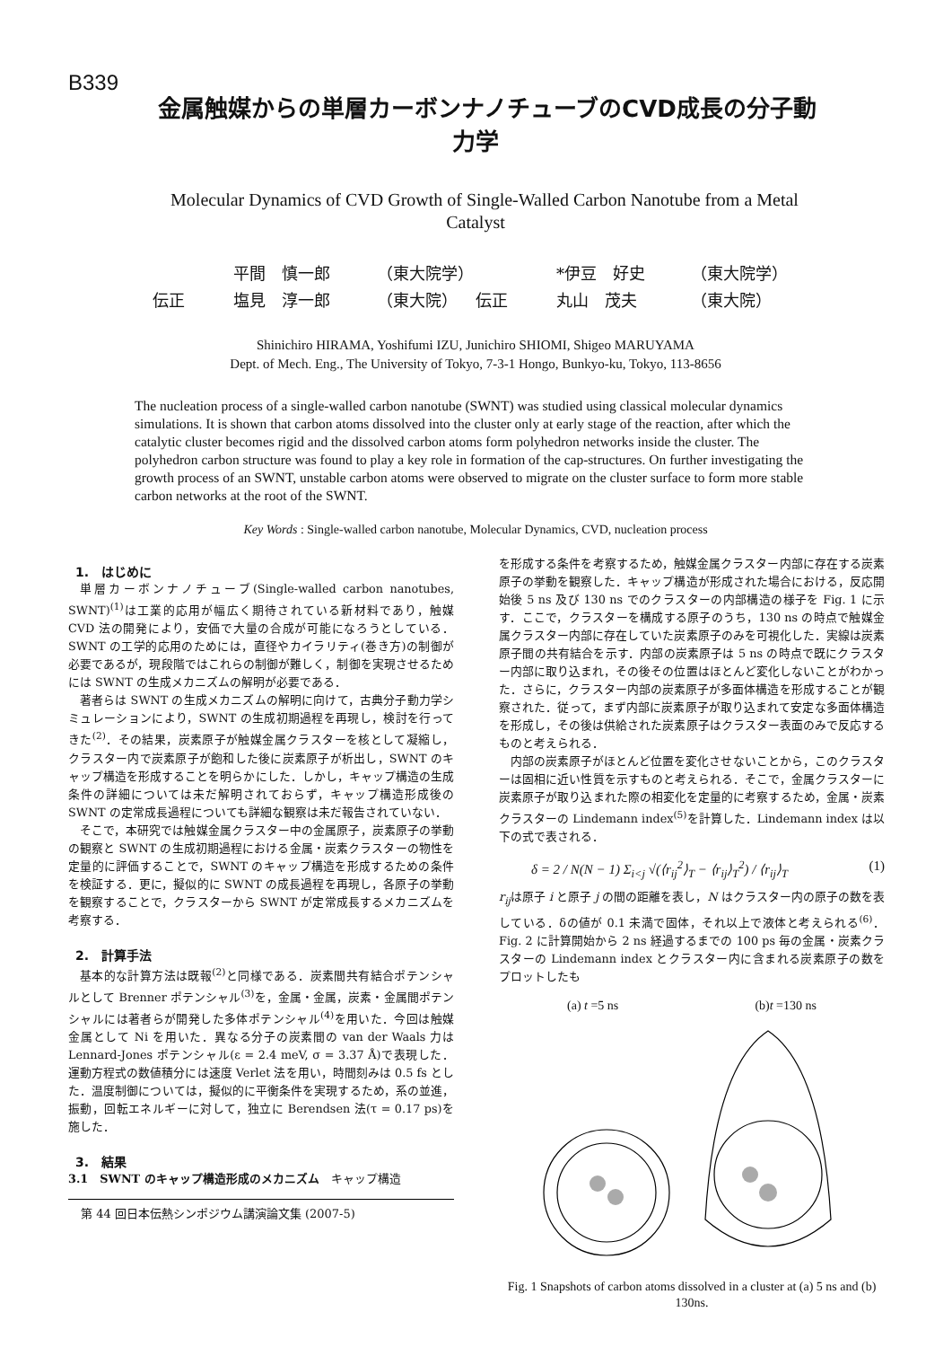B339
金属触媒からの単層カーボンナノチューブのCVD成長の分子動力学
Molecular Dynamics of CVD Growth of Single-Walled Carbon Nanotube from a Metal Catalyst
平間　慎一郎 （東大院学） *伊豆　好史 （東大院学）
伝正 塩見　淳一郎 （東大院） 伝正 丸山　茂夫 （東大院）
Shinichiro HIRAMA, Yoshifumi IZU, Junichiro SHIOMI, Shigeo MARUYAMA
Dept. of Mech. Eng., The University of Tokyo, 7-3-1 Hongo, Bunkyo-ku, Tokyo, 113-8656
The nucleation process of a single-walled carbon nanotube (SWNT) was studied using classical molecular dynamics simulations. It is shown that carbon atoms dissolved into the cluster only at early stage of the reaction, after which the catalytic cluster becomes rigid and the dissolved carbon atoms form polyhedron networks inside the cluster. The polyhedron carbon structure was found to play a key role in formation of the cap-structures. On further investigating the growth process of an SWNT, unstable carbon atoms were observed to migrate on the cluster surface to form more stable carbon networks at the root of the SWNT.
Key Words : Single-walled carbon nanotube, Molecular Dynamics, CVD, nucleation process
1.　はじめに
単層カーボンナノチューブ(Single-walled carbon nanotubes, SWNT)<sup>(1)</sup>は工業的応用が幅広く期待されている新材料であり，触媒 CVD 法の開発により，安価で大量の合成が可能になろうとしている．SWNT の工学的応用のためには，直径やカイラリティ(巻き方)の制御が必要であるが，現段階ではこれらの制御が難しく，制御を実現させるためには SWNT の生成メカニズムの解明が必要である．
著者らは SWNT の生成メカニズムの解明に向けて，古典分子動力学シミュレーションにより，SWNT の生成初期過程を再現し，検討を行ってきた<sup>(2)</sup>．その結果，炭素原子が触媒金属クラスターを核として凝縮し，クラスター内で炭素原子が飽和した後に炭素原子が析出し，SWNT のキャップ構造を形成することを明らかにした．しかし，キャップ構造の生成条件の詳細については未だ解明されておらず，キャップ構造形成後の SWNT の定常成長過程についても詳細な観察は未だ報告されていない．
そこで，本研究では触媒金属クラスター中の金属原子，炭素原子の挙動の観察と SWNT の生成初期過程における金属・炭素クラスターの物性を定量的に評価することで，SWNT のキャップ構造を形成するための条件を検証する．更に，擬似的に SWNT の成長過程を再現し，各原子の挙動を観察することで，クラスターから SWNT が定常成長するメカニズムを考察する．
2.　計算手法
基本的な計算方法は既報<sup>(2)</sup>と同様である．炭素間共有結合ポテンシャルとして Brenner ポテンシャル<sup>(3)</sup>を，金属・金属，炭素・金属間ポテンシャルには著者らが開発した多体ポテンシャル<sup>(4)</sup>を用いた．今回は触媒金属として Ni を用いた．異なる分子の炭素間の van der Waals 力は Lennard-Jones ポテンシャル(ε = 2.4 meV, σ = 3.37 Å)で表現した．運動方程式の数値積分には速度 Verlet 法を用い，時間刻みは 0.5 fs とした．温度制御については，擬似的に平衡条件を実現するため，系の並進，振動，回転エネルギーに対して，独立に Berendsen 法(τ = 0.17 ps)を施した．
3.　結果
3.1　SWNT のキャップ構造形成のメカニズム　キャップ構造
第 44 回日本伝熱シンポジウム講演論文集 (2007-5)
を形成する条件を考察するため，触媒金属クラスター内部に存在する炭素原子の挙動を観察した．キャップ構造が形成された場合における，反応開始後 5 ns 及び 130 ns でのクラスターの内部構造の様子を Fig. 1 に示す．ここで，クラスターを構成する原子のうち，130 ns の時点で触媒金属クラスター内部に存在していた炭素原子のみを可視化した．実線は炭素原子間の共有結合を示す．内部の炭素原子は 5 ns の時点で既にクラスター内部に取り込まれ，その後その位置はほとんど変化しないことがわかった．さらに，クラスター内部の炭素原子が多面体構造を形成することが観察された．従って，まず内部に炭素原子が取り込まれて安定な多面体構造を形成し，その後は供給された炭素原子はクラスター表面のみで反応するものと考えられる．
内部の炭素原子がほとんど位置を変化させないことから，このクラスターは固相に近い性質を示すものと考えられる．そこで，金属クラスターに炭素原子が取り込まれた際の相変化を定量的に考察するため，金属・炭素クラスターの Lindemann index<sup>(5)</sup>を計算した．Lindemann index は以下の式で表される．
δ = 2 / N(N − 1) Σ<sub>i<j</sub> √(⟨r<sub>ij</sub><sup>2</sup>⟩<sub>T</sub> − ⟨r<sub>ij</sub>⟩<sub>T</sub><sup>2</sup>) / ⟨r<sub>ij</sub>⟩<sub>T</sub> (1)
r<sub>ij</sub>は原子 i と原子 j の間の距離を表し，N はクラスター内の原子の数を表している．δの値が 0.1 未満で固体，それ以上で液体と考えられる<sup>(6)</sup>．Fig. 2 に計算開始から 2 ns 経過するまでの 100 ps 毎の金属・炭素クラスターの Lindemann index とクラスター内に含まれる炭素原子の数をプロットしたも
(a) t =5 ns (b)t =130 ns
Fig. 1 Snapshots of carbon atoms dissolved in a cluster at (a) 5 ns and (b) 130ns.